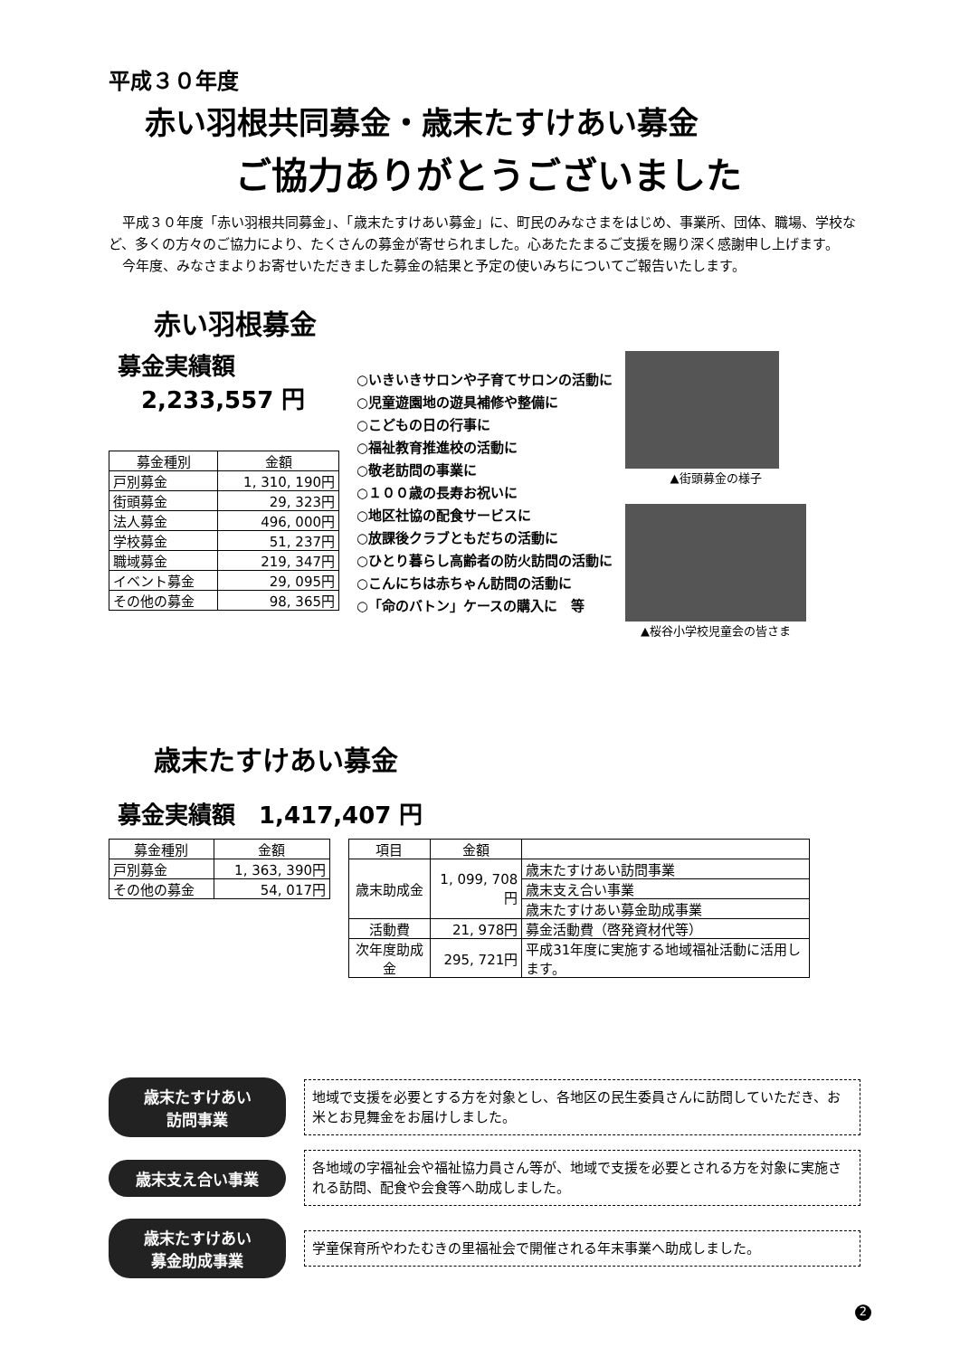平成３０年度
赤い羽根共同募金・歳末たすけあい募金
ご協力ありがとうございました
　平成３０年度「赤い羽根共同募金」、「歳末たすけあい募金」に、町民のみなさまをはじめ、事業所、団体、職場、学校など、多くの方々のご協力により、たくさんの募金が寄せられました。心あたたまるご支援を賜り深く感謝申し上げます。
　今年度、みなさまよりお寄せいただきました募金の結果と予定の使いみちについてご報告いたします。
赤い羽根募金
募金実績額
　2,233,557 円
| 募金種別 | 金額 |
| --- | --- |
| 戸別募金 | 1, 310, 190円 |
| 街頭募金 | 29, 323円 |
| 法人募金 | 496, 000円 |
| 学校募金 | 51, 237円 |
| 職域募金 | 219, 347円 |
| イベント募金 | 29, 095円 |
| その他の募金 | 98, 365円 |
○いきいきサロンや子育てサロンの活動に
○児童遊園地の遊具補修や整備に
○こどもの日の行事に
○福祉教育推進校の活動に
○敬老訪問の事業に
○１００歳の長寿お祝いに
○地区社協の配食サービスに
○放課後クラブともだちの活動に
○ひとり暮らし高齢者の防火訪問の活動に
○こんにちは赤ちゃん訪問の活動に
○「命のバトン」ケースの購入に　等
▲街頭募金の様子
▲桜谷小学校児童会の皆さま
歳末たすけあい募金
募金実績額　1,417,407 円
| 募金種別 | 金額 |
| --- | --- |
| 戸別募金 | 1, 363, 390円 |
| その他の募金 | 54, 017円 |
| 項目 | 金額 | |
| --- | --- | --- |
| 歳末助成金 | 1, 099, 708円 | 歳末たすけあい訪問事業 |
| | | 歳末支え合い事業 |
| | | 歳末たすけあい募金助成事業 |
| 活動費 | 21, 978円 | 募金活動費（啓発資材代等） |
| 次年度助成金 | 295, 721円 | 平成31年度に実施する地域福祉活動に活用します。 |
歳末たすけあい
訪問事業
地域で支援を必要とする方を対象とし、各地区の民生委員さんに訪問していただき、お米とお見舞金をお届けしました。
歳末支え合い事業
各地域の字福祉会や福祉協力員さん等が、地域で支援を必要とされる方を対象に実施される訪問、配食や会食等へ助成しました。
歳末たすけあい
募金助成事業
学童保育所やわたむきの里福祉会で開催される年末事業へ助成しました。
2